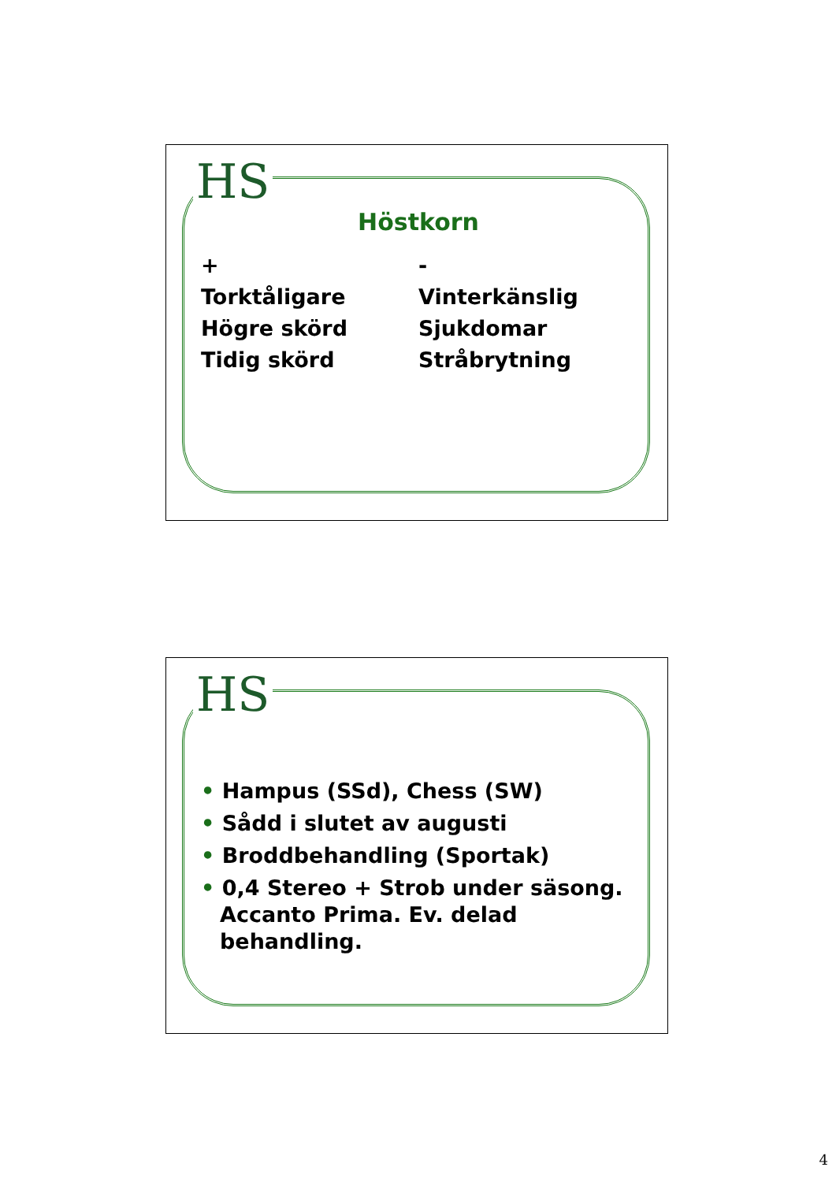HS
Höstkorn
+
Torktåligare
Högre skörd
Tidig skörd
-
Vinterkänslig
Sjukdomar
Stråbrytning
HS
• Hampus (SSd), Chess (SW)
• Sådd i slutet av augusti
• Broddbehandling (Sportak)
• 0,4 Stereo + Strob under säsong. Accanto Prima. Ev. delad behandling.
4